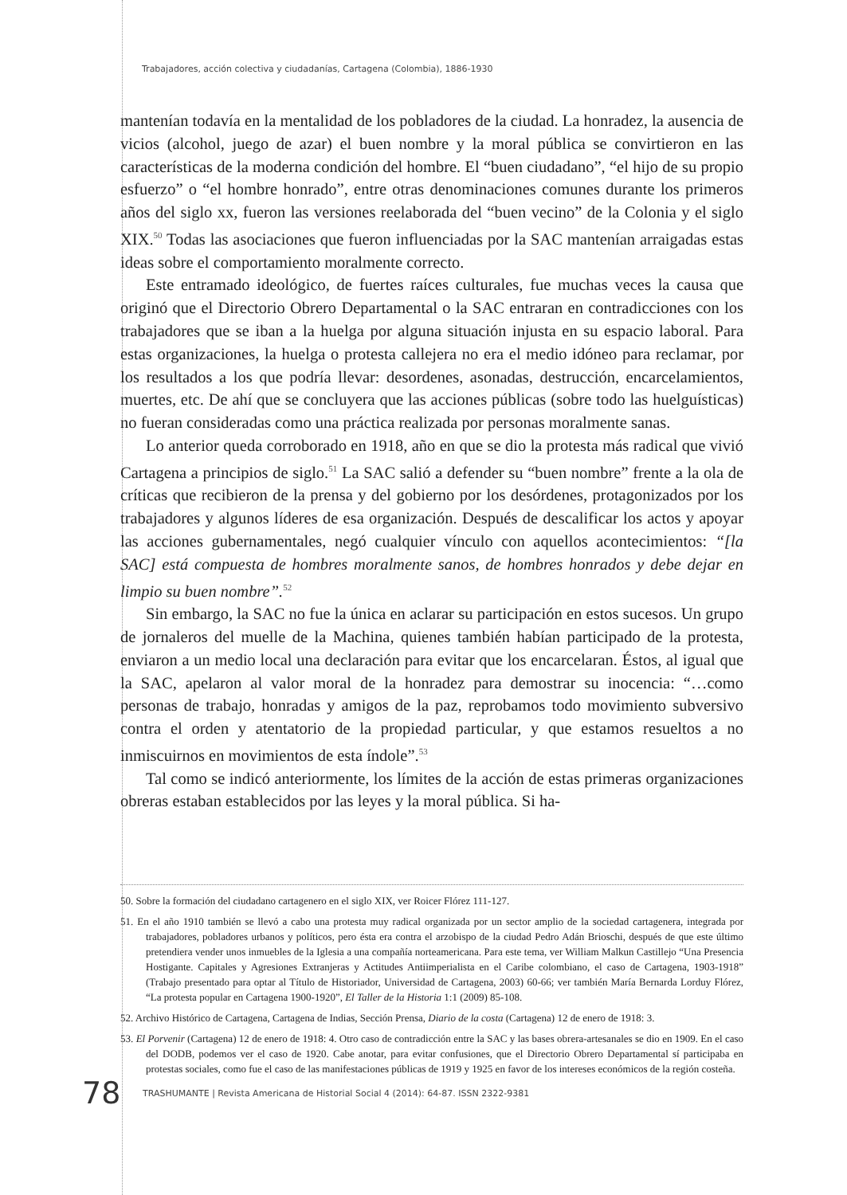Trabajadores, acción colectiva y ciudadanías, Cartagena (Colombia), 1886-1930
mantenían todavía en la mentalidad de los pobladores de la ciudad. La honradez, la ausencia de vicios (alcohol, juego de azar) el buen nombre y la moral pública se convirtieron en las características de la moderna condición del hombre. El “buen ciudadano”, “el hijo de su propio esfuerzo” o “el hombre honrado”, entre otras denominaciones comunes durante los primeros años del siglo xx, fueron las versiones reelaborada del “buen vecino” de la Colonia y el siglo XIX.<sup>50</sup> Todas las asociaciones que fueron influenciadas por la SAC mantenían arraigadas estas ideas sobre el comportamiento moralmente correcto.
Este entramado ideológico, de fuertes raíces culturales, fue muchas veces la causa que originó que el Directorio Obrero Departamental o la SAC entraran en contradicciones con los trabajadores que se iban a la huelga por alguna situación injusta en su espacio laboral. Para estas organizaciones, la huelga o protesta callejera no era el medio idóneo para reclamar, por los resultados a los que podría llevar: desordenes, asonadas, destrucción, encarcelamientos, muertes, etc. De ahí que se concluyera que las acciones públicas (sobre todo las huelguísticas) no fueran consideradas como una práctica realizada por personas moralmente sanas.
Lo anterior queda corroborado en 1918, año en que se dio la protesta más radical que vivió Cartagena a principios de siglo.<sup>51</sup> La SAC salió a defender su “buen nombre” frente a la ola de críticas que recibieron de la prensa y del gobierno por los desórdenes, protagonizados por los trabajadores y algunos líderes de esa organización. Después de descalificar los actos y apoyar las acciones gubernamentales, negó cualquier vínculo con aquellos acontecimientos: “[la SAC] está compuesta de hombres moralmente sanos, de hombres honrados y debe dejar en limpio su buen nombre”.<sup>52</sup>
Sin embargo, la SAC no fue la única en aclarar su participación en estos sucesos. Un grupo de jornaleros del muelle de la Machina, quienes también habían participado de la protesta, enviaron a un medio local una declaración para evitar que los encarcelaran. Éstos, al igual que la SAC, apelaron al valor moral de la honradez para demostrar su inocencia: “…como personas de trabajo, honradas y amigos de la paz, reprobamos todo movimiento subversivo contra el orden y atentatorio de la propiedad particular, y que estamos resueltos a no inmiscuirnos en movimientos de esta índole”.<sup>53</sup>
Tal como se indicó anteriormente, los límites de la acción de estas primeras organizaciones obreras estaban establecidos por las leyes y la moral pública. Si ha-
50. Sobre la formación del ciudadano cartagenero en el siglo XIX, ver Roicer Flórez 111-127.
51. En el año 1910 también se llevó a cabo una protesta muy radical organizada por un sector amplio de la sociedad cartagenera, integrada por trabajadores, pobladores urbanos y políticos, pero ésta era contra el arzobispo de la ciudad Pedro Adán Brioschi, después de que este último pretendiera vender unos inmuebles de la Iglesia a una compañía norteamericana. Para este tema, ver William Malkun Castillejo “Una Presencia Hostigante. Capitales y Agresiones Extranjeras y Actitudes Antiimperialista en el Caribe colombiano, el caso de Cartagena, 1903-1918” (Trabajo presentado para optar al Título de Historiador, Universidad de Cartagena, 2003) 60-66; ver también María Bernarda Lorduy Flórez, “La protesta popular en Cartagena 1900-1920”, El Taller de la Historia 1:1 (2009) 85-108.
52. Archivo Histórico de Cartagena, Cartagena de Indias, Sección Prensa, Diario de la costa (Cartagena) 12 de enero de 1918: 3.
53. El Porvenir (Cartagena) 12 de enero de 1918: 4. Otro caso de contradicción entre la SAC y las bases obrera-artesanales se dio en 1909. En el caso del DODB, podemos ver el caso de 1920. Cabe anotar, para evitar confusiones, que el Directorio Obrero Departamental sí participaba en protestas sociales, como fue el caso de las manifestaciones públicas de 1919 y 1925 en favor de los intereses económicos de la región costeña.
78 TRASHUMANTE | Revista Americana de Historial Social 4 (2014): 64-87. ISSN 2322-9381